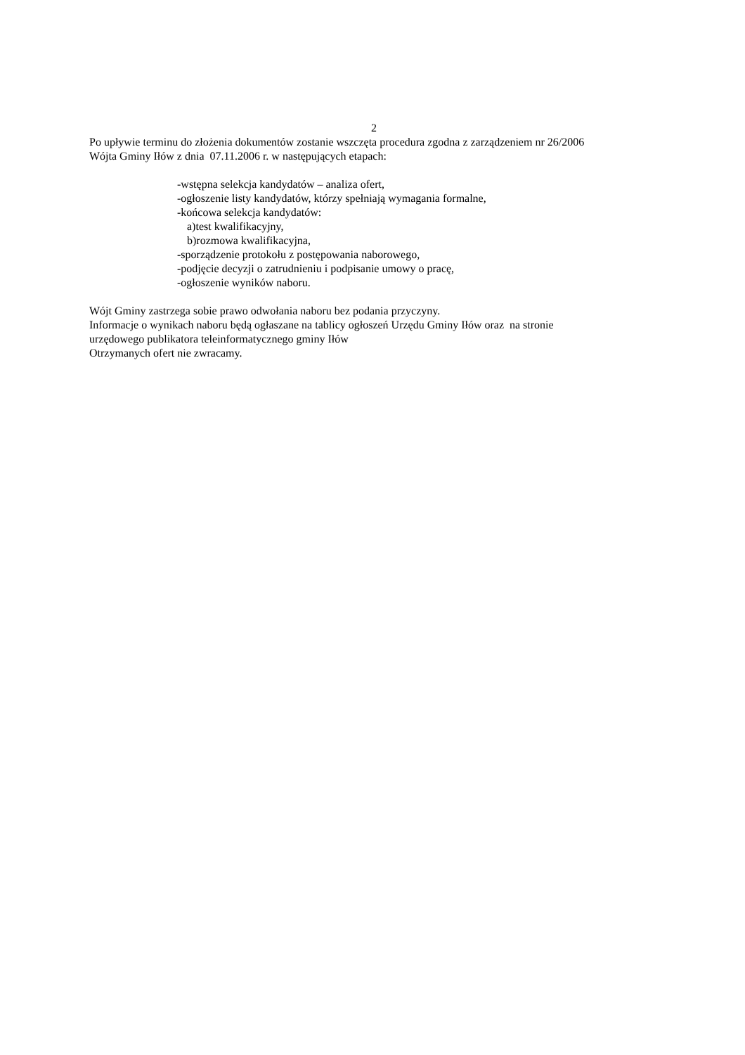2
Po upływie terminu do złożenia dokumentów zostanie wszczęta procedura zgodna z zarządzeniem nr 26/2006
Wójta Gminy Iłów z dnia 07.11.2006 r. w następujących etapach:
-wstępna selekcja kandydatów – analiza ofert,
-ogłoszenie listy kandydatów, którzy spełniają wymagania formalne,
-końcowa selekcja kandydatów:
a)test kwalifikacyjny,
b)rozmowa kwalifikacyjna,
-sporządzenie protokołu z postępowania naborowego,
-podjęcie decyzji o zatrudnieniu i podpisanie umowy o pracę,
-ogłoszenie wyników naboru.
Wójt Gminy zastrzega sobie prawo odwołania naboru bez podania przyczyny.
Informacje o wynikach naboru będą ogłaszane na tablicy ogłoszeń Urzędu Gminy Iłów oraz na stronie
urzędowego publikatora teleinformatycznego gminy Iłów
Otrzymanych ofert nie zwracamy.